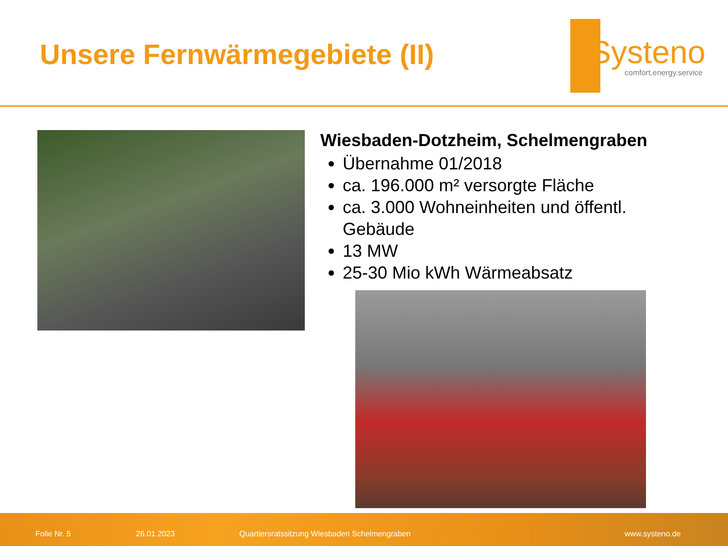Unsere Fernwärmegebiete (II)
Systeno
comfort.energy.service
Wiesbaden-Dotzheim, Schelmengraben
Übernahme 01/2018
ca. 196.000 m² versorgte Fläche
ca. 3.000 Wohneinheiten und öffentl. Gebäude
13 MW
25-30 Mio kWh Wärmeabsatz
Folie Nr. 5 26.01.2023 Quartiersratssitzung Wiesbaden Schelmengraben www.systeno.de